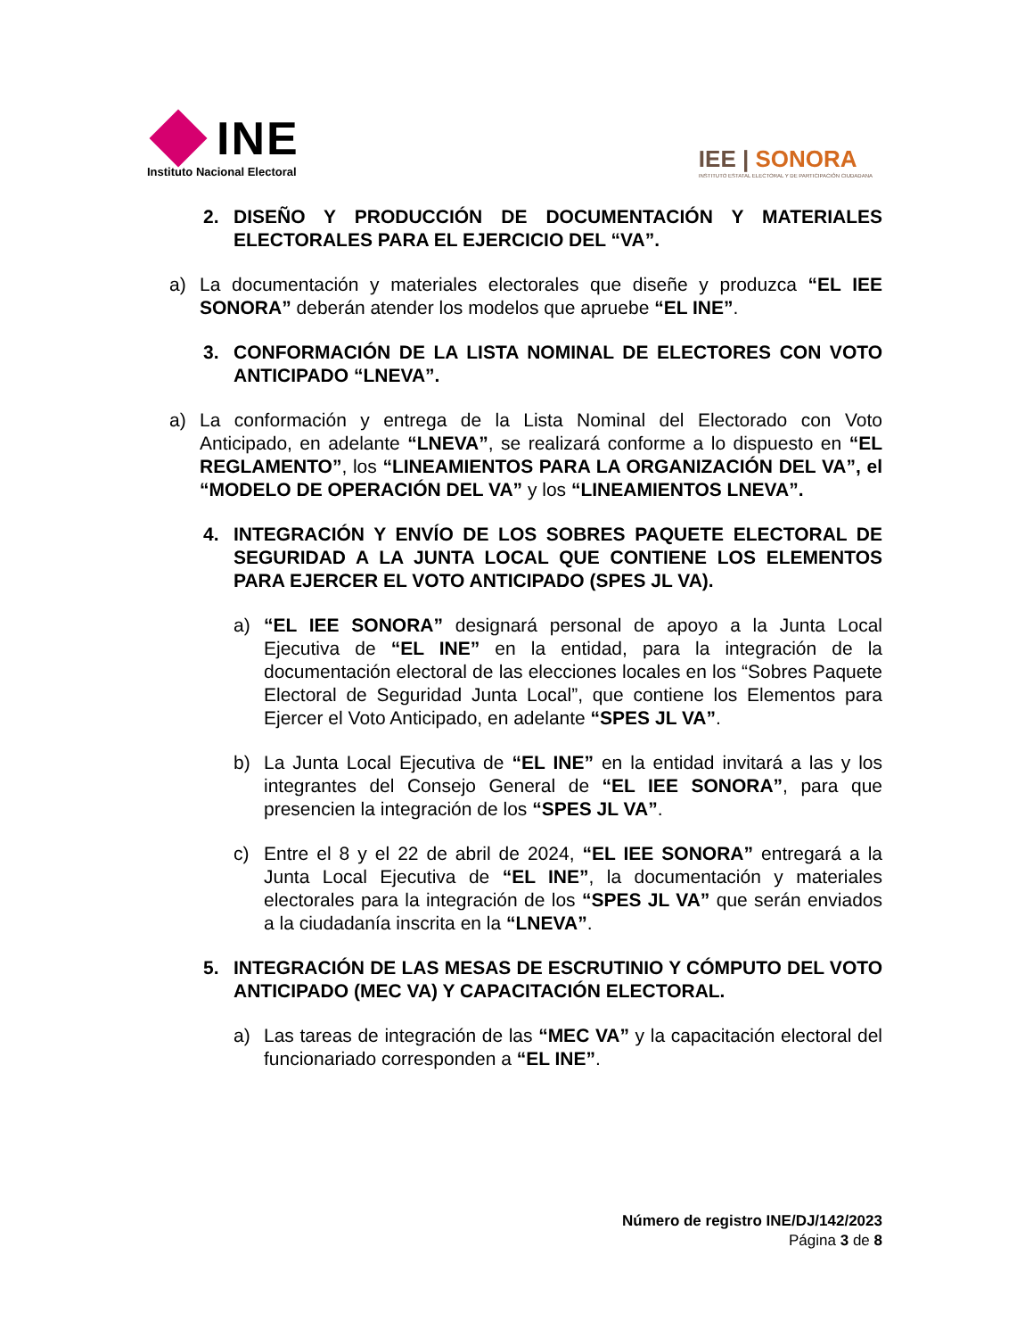INE
Instituto Nacional Electoral
IEE | SONORA
INSTITUTO ESTATAL ELECTORAL Y DE PARTICIPACIÓN CIUDADANA
2. DISEÑO Y PRODUCCIÓN DE DOCUMENTACIÓN Y MATERIALES ELECTORALES PARA EL EJERCICIO DEL “VA”.
a) La documentación y materiales electorales que diseñe y produzca “EL IEE SONORA” deberán atender los modelos que apruebe “EL INE”.
3. CONFORMACIÓN DE LA LISTA NOMINAL DE ELECTORES CON VOTO ANTICIPADO “LNEVA”.
a) La conformación y entrega de la Lista Nominal del Electorado con Voto Anticipado, en adelante “LNEVA”, se realizará conforme a lo dispuesto en “EL REGLAMENTO”, los “LINEAMIENTOS PARA LA ORGANIZACIÓN DEL VA”, el “MODELO DE OPERACIÓN DEL VA” y los “LINEAMIENTOS LNEVA”.
4. INTEGRACIÓN Y ENVÍO DE LOS SOBRES PAQUETE ELECTORAL DE SEGURIDAD A LA JUNTA LOCAL QUE CONTIENE LOS ELEMENTOS PARA EJERCER EL VOTO ANTICIPADO (SPES JL VA).
a) “EL IEE SONORA” designará personal de apoyo a la Junta Local Ejecutiva de “EL INE” en la entidad, para la integración de la documentación electoral de las elecciones locales en los “Sobres Paquete Electoral de Seguridad Junta Local”, que contiene los Elementos para Ejercer el Voto Anticipado, en adelante “SPES JL VA”.
b) La Junta Local Ejecutiva de “EL INE” en la entidad invitará a las y los integrantes del Consejo General de “EL IEE SONORA”, para que presencien la integración de los “SPES JL VA”.
c) Entre el 8 y el 22 de abril de 2024, “EL IEE SONORA” entregará a la Junta Local Ejecutiva de “EL INE”, la documentación y materiales electorales para la integración de los “SPES JL VA” que serán enviados a la ciudadanía inscrita en la “LNEVA”.
5. INTEGRACIÓN DE LAS MESAS DE ESCRUTINIO Y CÓMPUTO DEL VOTO ANTICIPADO (MEC VA) Y CAPACITACIÓN ELECTORAL.
a) Las tareas de integración de las “MEC VA” y la capacitación electoral del funcionariado corresponden a “EL INE”.
Número de registro INE/DJ/142/2023
Página 3 de 8